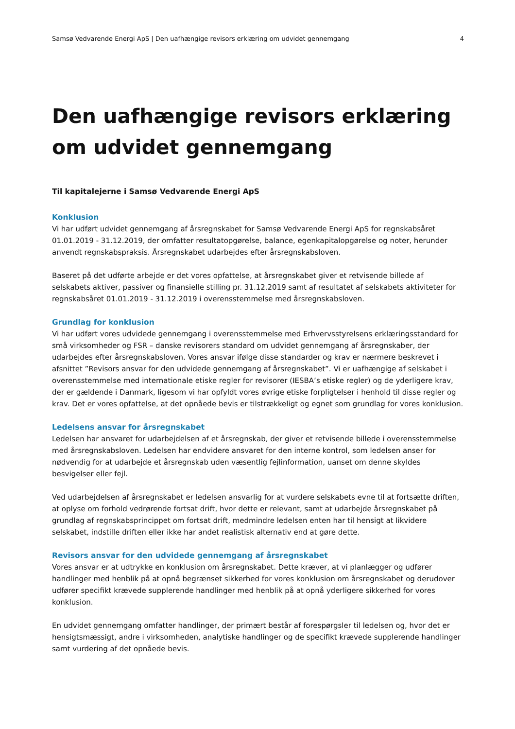Samsø Vedvarende Energi ApS | Den uafhængige revisors erklæring om udvidet gennemgang 4
Den uafhængige revisors erklæring om udvidet gennemgang
Til kapitalejerne i Samsø Vedvarende Energi ApS
Konklusion
Vi har udført udvidet gennemgang af årsregnskabet for Samsø Vedvarende Energi ApS for regnskabsåret 01.01.2019 - 31.12.2019, der omfatter resultatopgørelse, balance, egenkapitalopgørelse og noter, herunder anvendt regnskabspraksis. Årsregnskabet udarbejdes efter årsregnskabsloven.
Baseret på det udførte arbejde er det vores opfattelse, at årsregnskabet giver et retvisende billede af selskabets aktiver, passiver og finansielle stilling pr. 31.12.2019 samt af resultatet af selskabets aktiviteter for regnskabsåret 01.01.2019 - 31.12.2019 i overensstemmelse med årsregnskabsloven.
Grundlag for konklusion
Vi har udført vores udvidede gennemgang i overensstemmelse med Erhvervsstyrelsens erklæringsstandard for små virksomheder og FSR – danske revisorers standard om udvidet gennemgang af årsregnskaber, der udarbejdes efter årsregnskabsloven. Vores ansvar ifølge disse standarder og krav er nærmere beskrevet i afsnittet ”Revisors ansvar for den udvidede gennemgang af årsregnskabet”. Vi er uafhængige af selskabet i overensstemmelse med internationale etiske regler for revisorer (IESBA’s etiske regler) og de yderligere krav, der er gældende i Danmark, ligesom vi har opfyldt vores øvrige etiske forpligtelser i henhold til disse regler og krav. Det er vores opfattelse, at det opnåede bevis er tilstrækkeligt og egnet som grundlag for vores konklusion.
Ledelsens ansvar for årsregnskabet
Ledelsen har ansvaret for udarbejdelsen af et årsregnskab, der giver et retvisende billede i overensstemmelse med årsregnskabsloven. Ledelsen har endvidere ansvaret for den interne kontrol, som ledelsen anser for nødvendig for at udarbejde et årsregnskab uden væsentlig fejlinformation, uanset om denne skyldes besvigelser eller fejl.
Ved udarbejdelsen af årsregnskabet er ledelsen ansvarlig for at vurdere selskabets evne til at fortsætte driften, at oplyse om forhold vedrørende fortsat drift, hvor dette er relevant, samt at udarbejde årsregnskabet på grundlag af regnskabsprincippet om fortsat drift, medmindre ledelsen enten har til hensigt at likvidere selskabet, indstille driften eller ikke har andet realistisk alternativ end at gøre dette.
Revisors ansvar for den udvidede gennemgang af årsregnskabet
Vores ansvar er at udtrykke en konklusion om årsregnskabet. Dette kræver, at vi planlægger og udfører handlinger med henblik på at opnå begrænset sikkerhed for vores konklusion om årsregnskabet og derudover udfører specifikt krævede supplerende handlinger med henblik på at opnå yderligere sikkerhed for vores konklusion.
En udvidet gennemgang omfatter handlinger, der primært består af forespørgsler til ledelsen og, hvor det er hensigtsmæssigt, andre i virksomheden, analytiske handlinger og de specifikt krævede supplerende handlinger samt vurdering af det opnåede bevis.